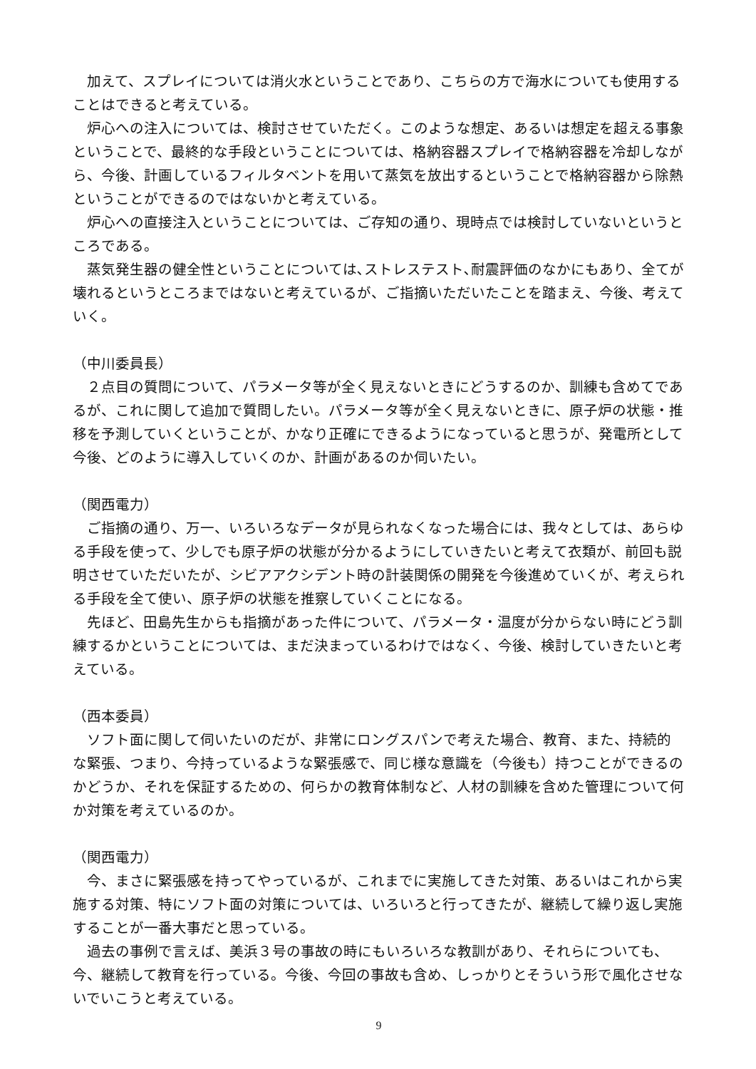加えて、スプレイについては消火水ということであり、こちらの方で海水についても使用することはできると考えている。
炉心への注入については、検討させていただく。このような想定、あるいは想定を超える事象ということで、最終的な手段ということについては、格納容器スプレイで格納容器を冷却しながら、今後、計画しているフィルタベントを用いて蒸気を放出するということで格納容器から除熱ということができるのではないかと考えている。
炉心への直接注入ということについては、ご存知の通り、現時点では検討していないというところである。
蒸気発生器の健全性ということについては､ストレステスト､耐震評価のなかにもあり、全てが壊れるというところまではないと考えているが、ご指摘いただいたことを踏まえ、今後、考えていく。
（中川委員長）
２点目の質問について、パラメータ等が全く見えないときにどうするのか、訓練も含めてであるが、これに関して追加で質問したい。パラメータ等が全く見えないときに、原子炉の状態・推移を予測していくということが、かなり正確にできるようになっていると思うが、発電所として今後、どのように導入していくのか、計画があるのか伺いたい。
（関西電力）
ご指摘の通り、万一、いろいろなデータが見られなくなった場合には、我々としては、あらゆる手段を使って、少しでも原子炉の状態が分かるようにしていきたいと考えて衣類が、前回も説明させていただいたが、シビアアクシデント時の計装関係の開発を今後進めていくが、考えられる手段を全て使い、原子炉の状態を推察していくことになる。
先ほど、田島先生からも指摘があった件について、パラメータ・温度が分からない時にどう訓練するかということについては、まだ決まっているわけではなく、今後、検討していきたいと考えている。
（西本委員）
ソフト面に関して伺いたいのだが、非常にロングスパンで考えた場合、教育、また、持続的な緊張、つまり、今持っているような緊張感で、同じ様な意識を（今後も）持つことができるのかどうか、それを保証するための、何らかの教育体制など、人材の訓練を含めた管理について何か対策を考えているのか。
（関西電力）
今、まさに緊張感を持ってやっているが、これまでに実施してきた対策、あるいはこれから実施する対策、特にソフト面の対策については、いろいろと行ってきたが、継続して繰り返し実施することが一番大事だと思っている。
過去の事例で言えば、美浜３号の事故の時にもいろいろな教訓があり、それらについても、今、継続して教育を行っている。今後、今回の事故も含め、しっかりとそういう形で風化させないでいこうと考えている。
9